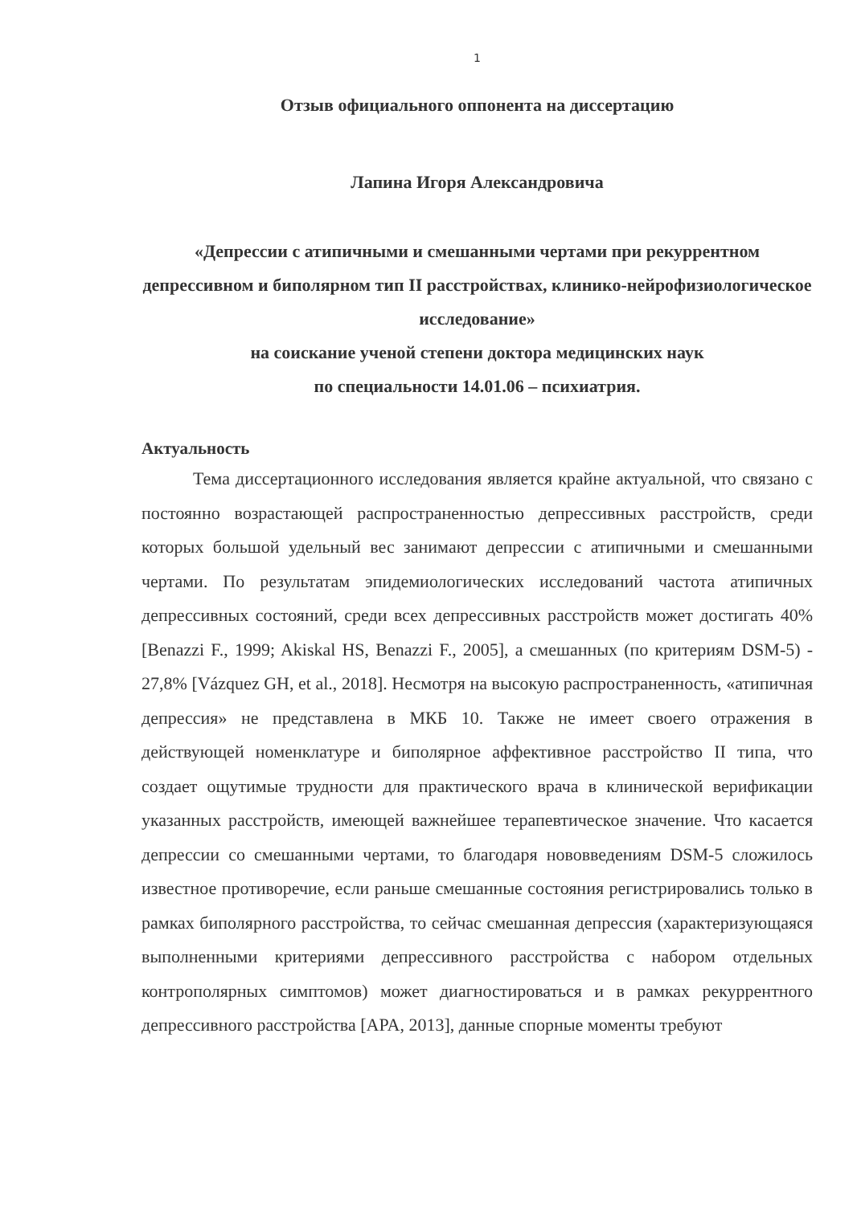1
Отзыв официального оппонента на диссертацию
Лапина Игоря Александровича
«Депрессии с атипичными и смешанными чертами при рекуррентном депрессивном и биполярном тип II расстройствах, клинико-нейрофизиологическое исследование»
на соискание ученой степени доктора медицинских наук
по специальности 14.01.06 – психиатрия.
Актуальность
Тема диссертационного исследования является крайне актуальной, что связано с постоянно возрастающей распространенностью депрессивных расстройств, среди которых большой удельный вес занимают депрессии с атипичными и смешанными чертами. По результатам эпидемиологических исследований частота атипичных депрессивных состояний, среди всех депрессивных расстройств может достигать 40% [Benazzi F., 1999; Akiskal HS, Benazzi F., 2005], а смешанных (по критериям DSM-5) - 27,8% [Vázquez GH, et al., 2018]. Несмотря на высокую распространенность, «атипичная депрессия» не представлена в МКБ 10. Также не имеет своего отражения в действующей номенклатуре и биполярное аффективное расстройство II типа, что создает ощутимые трудности для практического врача в клинической верификации указанных расстройств, имеющей важнейшее терапевтическое значение. Что касается депрессии со смешанными чертами, то благодаря нововведениям DSM-5 сложилось известное противоречие, если раньше смешанные состояния регистрировались только в рамках биполярного расстройства, то сейчас смешанная депрессия (характеризующаяся выполненными критериями депрессивного расстройства с набором отдельных контрополярных симптомов) может диагностироваться и в рамках рекуррентного депрессивного расстройства [APA, 2013], данные спорные моменты требуют